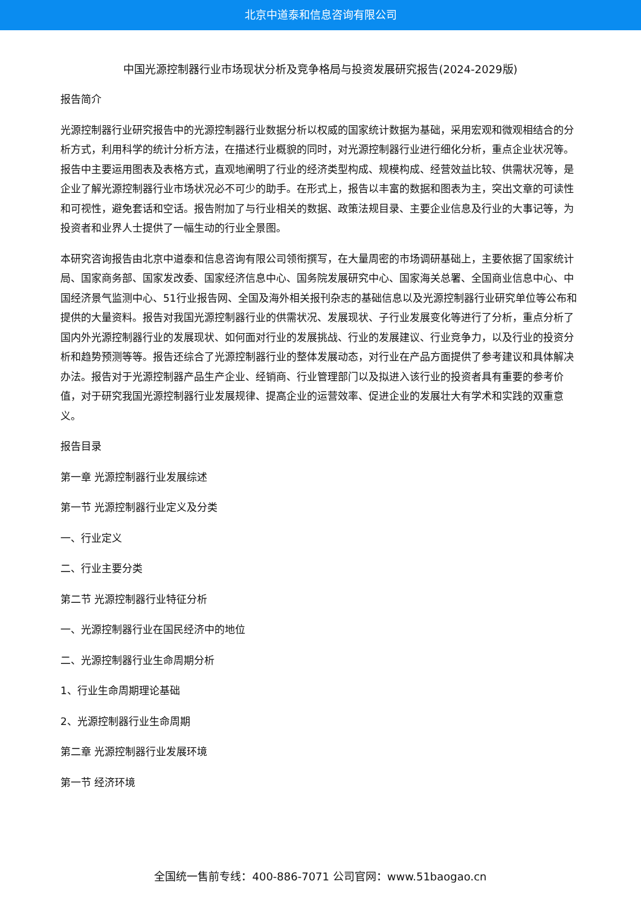北京中道泰和信息咨询有限公司
中国光源控制器行业市场现状分析及竞争格局与投资发展研究报告(2024-2029版)
报告简介
光源控制器行业研究报告中的光源控制器行业数据分析以权威的国家统计数据为基础，采用宏观和微观相结合的分析方式，利用科学的统计分析方法，在描述行业概貌的同时，对光源控制器行业进行细化分析，重点企业状况等。报告中主要运用图表及表格方式，直观地阐明了行业的经济类型构成、规模构成、经营效益比较、供需状况等，是企业了解光源控制器行业市场状况必不可少的助手。在形式上，报告以丰富的数据和图表为主，突出文章的可读性和可视性，避免套话和空话。报告附加了与行业相关的数据、政策法规目录、主要企业信息及行业的大事记等，为投资者和业界人士提供了一幅生动的行业全景图。
本研究咨询报告由北京中道泰和信息咨询有限公司领衔撰写，在大量周密的市场调研基础上，主要依据了国家统计局、国家商务部、国家发改委、国家经济信息中心、国务院发展研究中心、国家海关总署、全国商业信息中心、中国经济景气监测中心、51行业报告网、全国及海外相关报刊杂志的基础信息以及光源控制器行业研究单位等公布和提供的大量资料。报告对我国光源控制器行业的供需状况、发展现状、子行业发展变化等进行了分析，重点分析了国内外光源控制器行业的发展现状、如何面对行业的发展挑战、行业的发展建议、行业竞争力，以及行业的投资分析和趋势预测等等。报告还综合了光源控制器行业的整体发展动态，对行业在产品方面提供了参考建议和具体解决办法。报告对于光源控制器产品生产企业、经销商、行业管理部门以及拟进入该行业的投资者具有重要的参考价值，对于研究我国光源控制器行业发展规律、提高企业的运营效率、促进企业的发展壮大有学术和实践的双重意义。
报告目录
第一章 光源控制器行业发展综述
第一节 光源控制器行业定义及分类
一、行业定义
二、行业主要分类
第二节 光源控制器行业特征分析
一、光源控制器行业在国民经济中的地位
二、光源控制器行业生命周期分析
1、行业生命周期理论基础
2、光源控制器行业生命周期
第二章 光源控制器行业发展环境
第一节 经济环境
全国统一售前专线：400-886-7071 公司官网：www.51baogao.cn